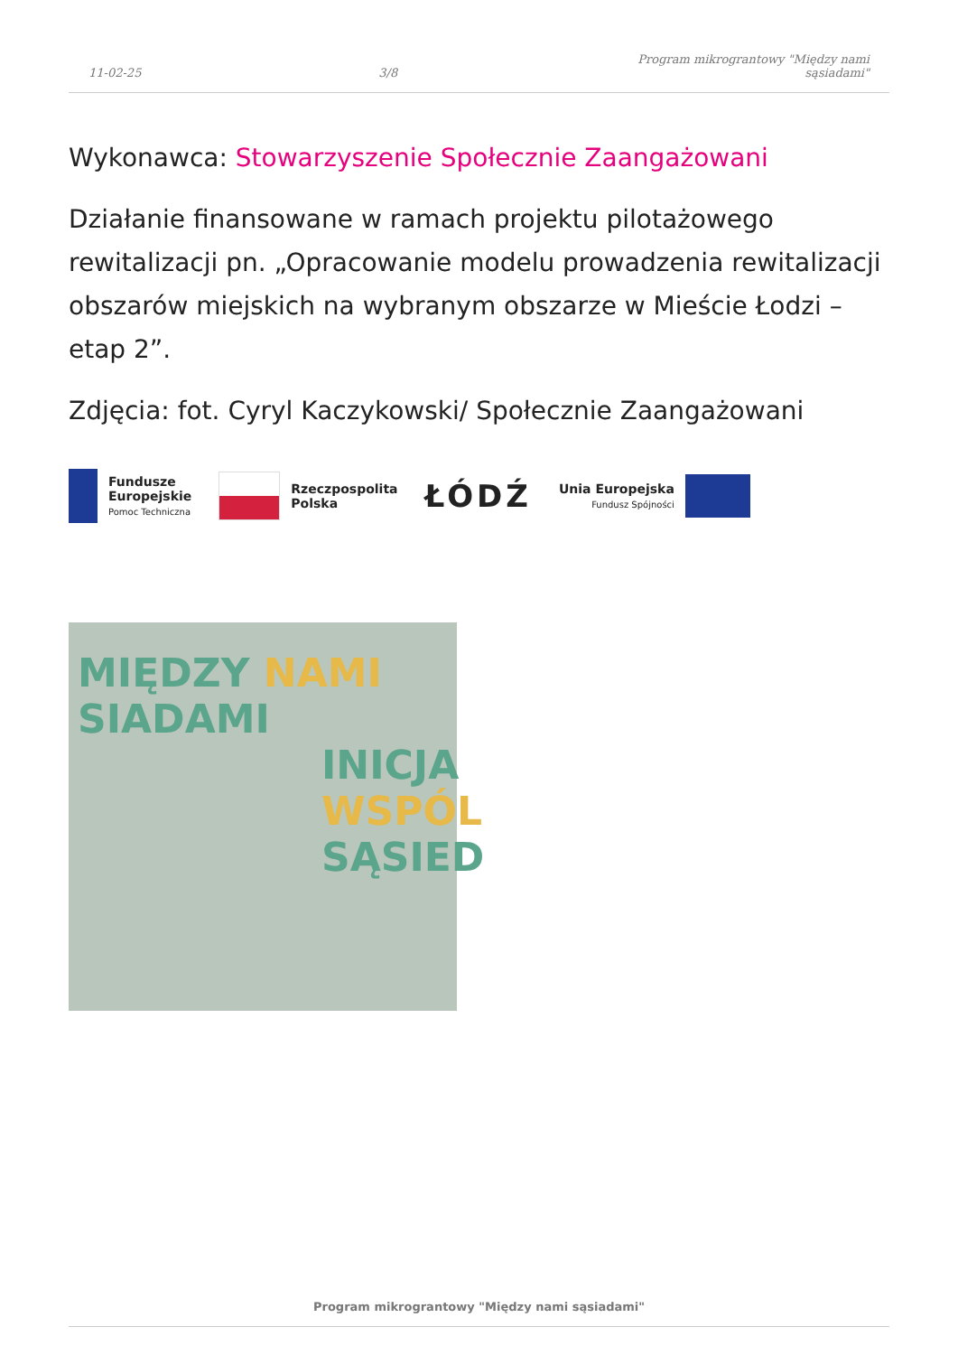11-02-25 3/8 Program mikrograntowy "Między nami sąsiadami"
Wykonawca: Stowarzyszenie Społecznie Zaangażowani
Działanie finansowane w ramach projektu pilotażowego rewitalizacji pn. „Opracowanie modelu prowadzenia rewitalizacji obszarów miejskich na wybranym obszarze w Mieście Łodzi – etap 2”.
Zdjęcia: fot. Cyryl Kaczykowski/ Społecznie Zaangażowani
Fundusze
Europejskie
Pomoc Techniczna
Rzeczpospolita
Polska
ŁÓDŹ
Unia Europejska
Fundusz Spójności
MIĘDZY NAMI
SIADAMI
INICJA
WSPÓL
SĄSIED
Program mikrograntowy "Między nami sąsiadami"